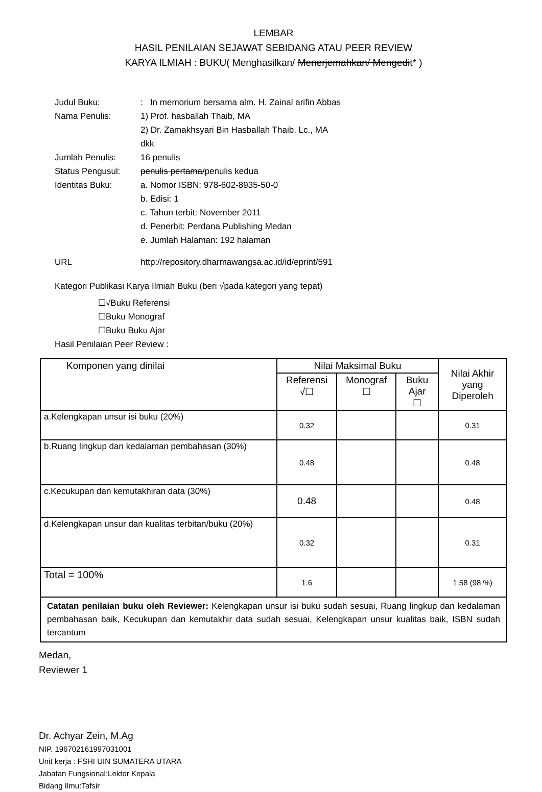LEMBAR
HASIL PENILAIAN SEJAWAT SEBIDANG ATAU PEER REVIEW
KARYA ILMIAH : BUKU( Menghasilkan/ Menerjemahkan/ Mengedit* )
Judul Buku:: In memorium bersama alm. H. Zainal arifin Abbas
Nama Penulis: 1) Prof. hasballah Thaib, MA
2) Dr. Zamakhsyari Bin Hasballah Thaib, Lc., MA
dkk
Jumlah Penulis: 16 penulis
Status Pengusul: penulis pertama/penulis kedua
Identitas Buku: a. Nomor ISBN: 978-602-8935-50-0
b. Edisi: 1
c. Tahun terbit: November 2011
d. Penerbit: Perdana Publishing Medan
e. Jumlah Halaman: 192 halaman
URL http://repository.dharmawangsa.ac.id/id/eprint/591
Kategori Publikasi Karya Ilmiah Buku (beri √pada kategori yang tepat)
☐√Buku Referensi
☐Buku Monograf
☐Buku Buku Ajar
Hasil Penilaian Peer Review :
| Komponen yang dinilai | Nilai Maksimal Buku | | | Nilai Akhir yang Diperoleh |
| --- | --- | --- | --- | --- |
| | Referensi √☐ | Monograf ☐ | Buku Ajar ☐ | |
| a.Kelengkapan unsur isi buku (20%) | 0.32 | | | 0.31 |
| b.Ruang lingkup dan kedalaman pembahasan (30%) | 0.48 | | | 0.48 |
| c.Kecukupan dan kemutakhiran data (30%) | 0.48 | | | 0.48 |
| d.Kelengkapan unsur dan kualitas terbitan/buku (20%) | 0.32 | | | 0.31 |
| Total = 100% | 1.6 | | | 1.58 (98 %) |
| Catatan penilaian buku oleh Reviewer: Kelengkapan unsur isi buku sudah sesuai, Ruang lingkup dan kedalaman pembahasan baik, Kecukupan dan kemutakhir data sudah sesuai, Kelengkapan unsur kualitas baik, ISBN sudah tercantum | | | | |
Medan,
Reviewer 1
Dr. Achyar Zein, M.Ag
NIP. 196702161997031001
Unit kerja : FSHI UIN SUMATERA UTARA
Jabatan Fungsional:Lektor Kepala
Bidang Ilmu:Tafsir